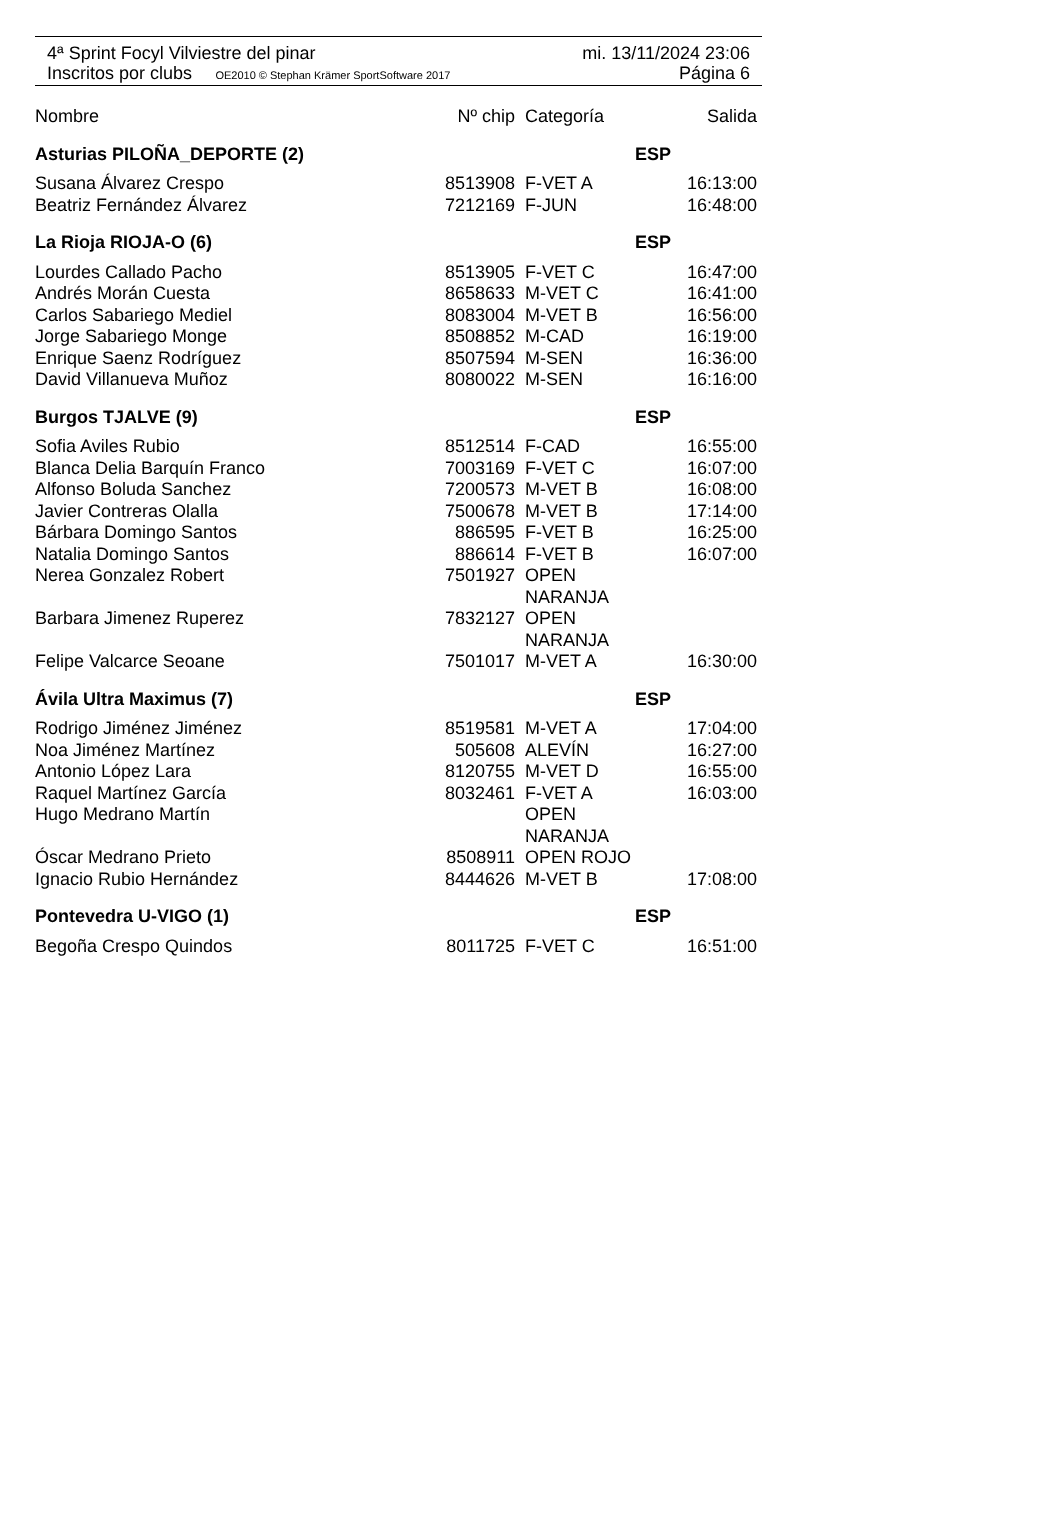4ª Sprint Focyl Vilviestre del pinar mi. 13/11/2024 23:06
Inscritos por clubs OE2010 © Stephan Krämer SportSoftware 2017 Página 6
| Nombre | Nº chip | Categoría | Salida |
| --- | --- | --- | --- |
| Asturias PILOÑA_DEPORTE (2) | | ESP | |
| Susana Álvarez Crespo | 8513908 | F-VET A | 16:13:00 |
| Beatriz Fernández Álvarez | 7212169 | F-JUN | 16:48:00 |
| La Rioja RIOJA-O (6) | | ESP | |
| Lourdes Callado Pacho | 8513905 | F-VET C | 16:47:00 |
| Andrés Morán Cuesta | 8658633 | M-VET C | 16:41:00 |
| Carlos Sabariego Mediel | 8083004 | M-VET B | 16:56:00 |
| Jorge Sabariego Monge | 8508852 | M-CAD | 16:19:00 |
| Enrique Saenz Rodríguez | 8507594 | M-SEN | 16:36:00 |
| David Villanueva Muñoz | 8080022 | M-SEN | 16:16:00 |
| Burgos TJALVE (9) | | ESP | |
| Sofia Aviles Rubio | 8512514 | F-CAD | 16:55:00 |
| Blanca Delia Barquín Franco | 7003169 | F-VET C | 16:07:00 |
| Alfonso Boluda Sanchez | 7200573 | M-VET B | 16:08:00 |
| Javier Contreras Olalla | 7500678 | M-VET B | 17:14:00 |
| Bárbara Domingo Santos | 886595 | F-VET B | 16:25:00 |
| Natalia Domingo Santos | 886614 | F-VET B | 16:07:00 |
| Nerea Gonzalez Robert | 7501927 | OPEN NARANJA | |
| Barbara Jimenez Ruperez | 7832127 | OPEN NARANJA | |
| Felipe Valcarce Seoane | 7501017 | M-VET A | 16:30:00 |
| Ávila Ultra Maximus (7) | | ESP | |
| Rodrigo Jiménez Jiménez | 8519581 | M-VET A | 17:04:00 |
| Noa Jiménez Martínez | 505608 | ALEVÍN | 16:27:00 |
| Antonio López Lara | 8120755 | M-VET D | 16:55:00 |
| Raquel Martínez García | 8032461 | F-VET A | 16:03:00 |
| Hugo Medrano Martín | | OPEN NARANJA | |
| Óscar Medrano Prieto | 8508911 | OPEN ROJO | |
| Ignacio Rubio Hernández | 8444626 | M-VET B | 17:08:00 |
| Pontevedra U-VIGO (1) | | ESP | |
| Begoña Crespo Quindos | 8011725 | F-VET C | 16:51:00 |